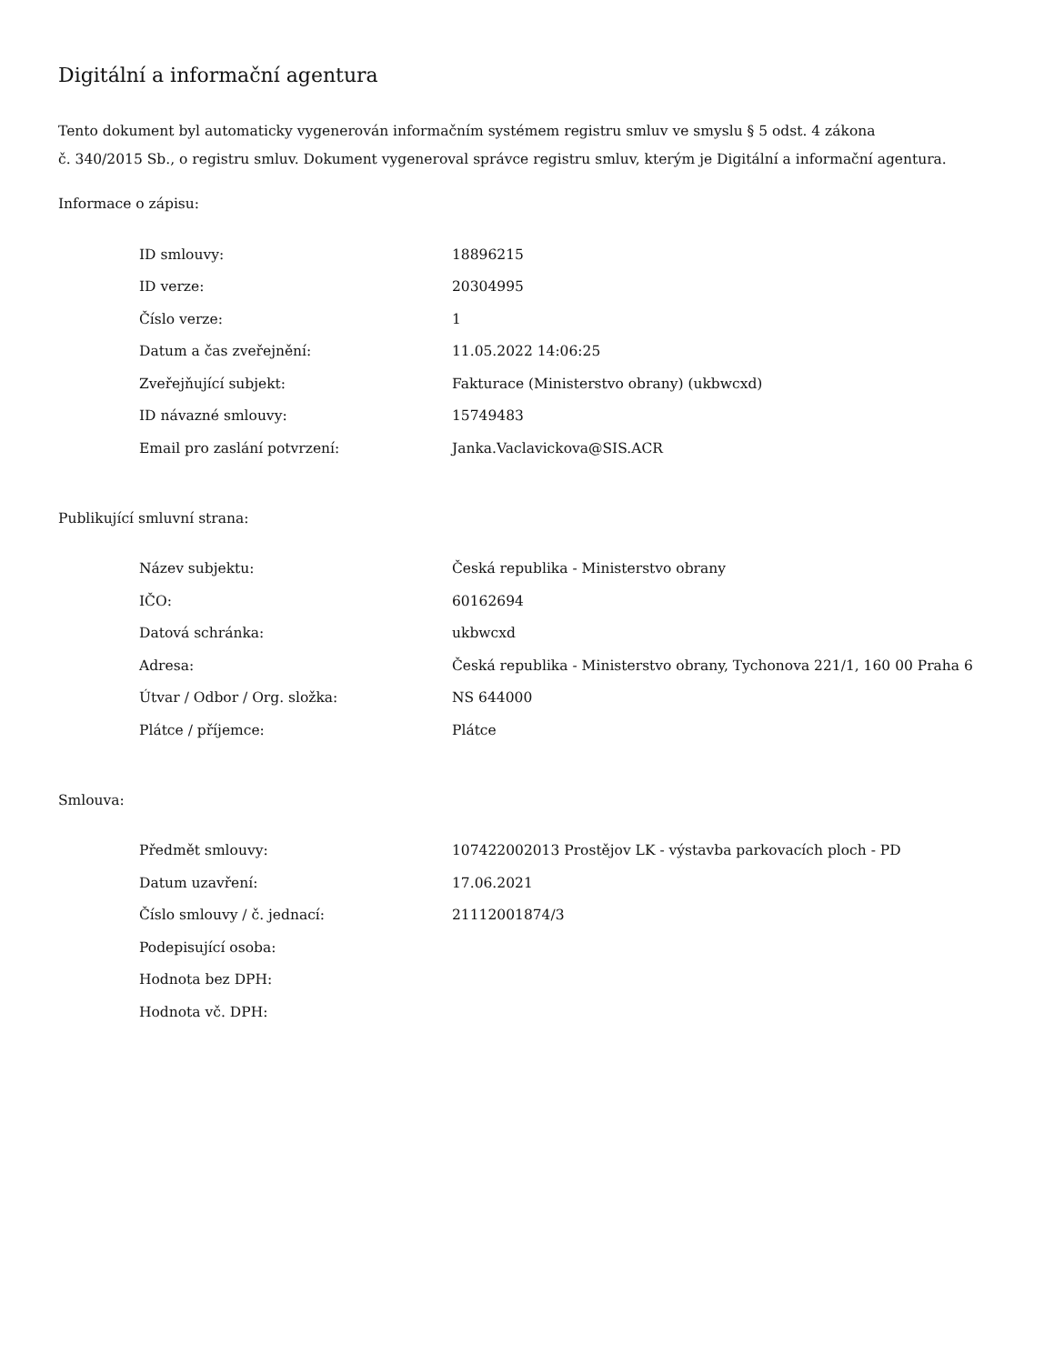Digitální a informační agentura
Tento dokument byl automaticky vygenerován informačním systémem registru smluv ve smyslu § 5 odst. 4 zákona
č. 340/2015 Sb., o registru smluv. Dokument vygeneroval správce registru smluv, kterým je Digitální a informační agentura.
Informace o zápisu:
| ID smlouvy: | 18896215 |
| ID verze: | 20304995 |
| Číslo verze: | 1 |
| Datum a čas zveřejnění: | 11.05.2022 14:06:25 |
| Zveřejňující subjekt: | Fakturace (Ministerstvo obrany) (ukbwcxd) |
| ID návazné smlouvy: | 15749483 |
| Email pro zaslání potvrzení: | Janka.Vaclavickova@SIS.ACR |
Publikující smluvní strana:
| Název subjektu: | Česká republika - Ministerstvo obrany |
| IČO: | 60162694 |
| Datová schránka: | ukbwcxd |
| Adresa: | Česká republika - Ministerstvo obrany, Tychonova 221/1, 160 00 Praha 6 |
| Útvar / Odbor / Org. složka: | NS 644000 |
| Plátce / příjemce: | Plátce |
Smlouva:
| Předmět smlouvy: | 107422002013 Prostějov LK - výstavba parkovacích ploch - PD |
| Datum uzavření: | 17.06.2021 |
| Číslo smlouvy / č. jednací: | 21112001874/3 |
| Podepisující osoba: | |
| Hodnota bez DPH: | |
| Hodnota vč. DPH: | |